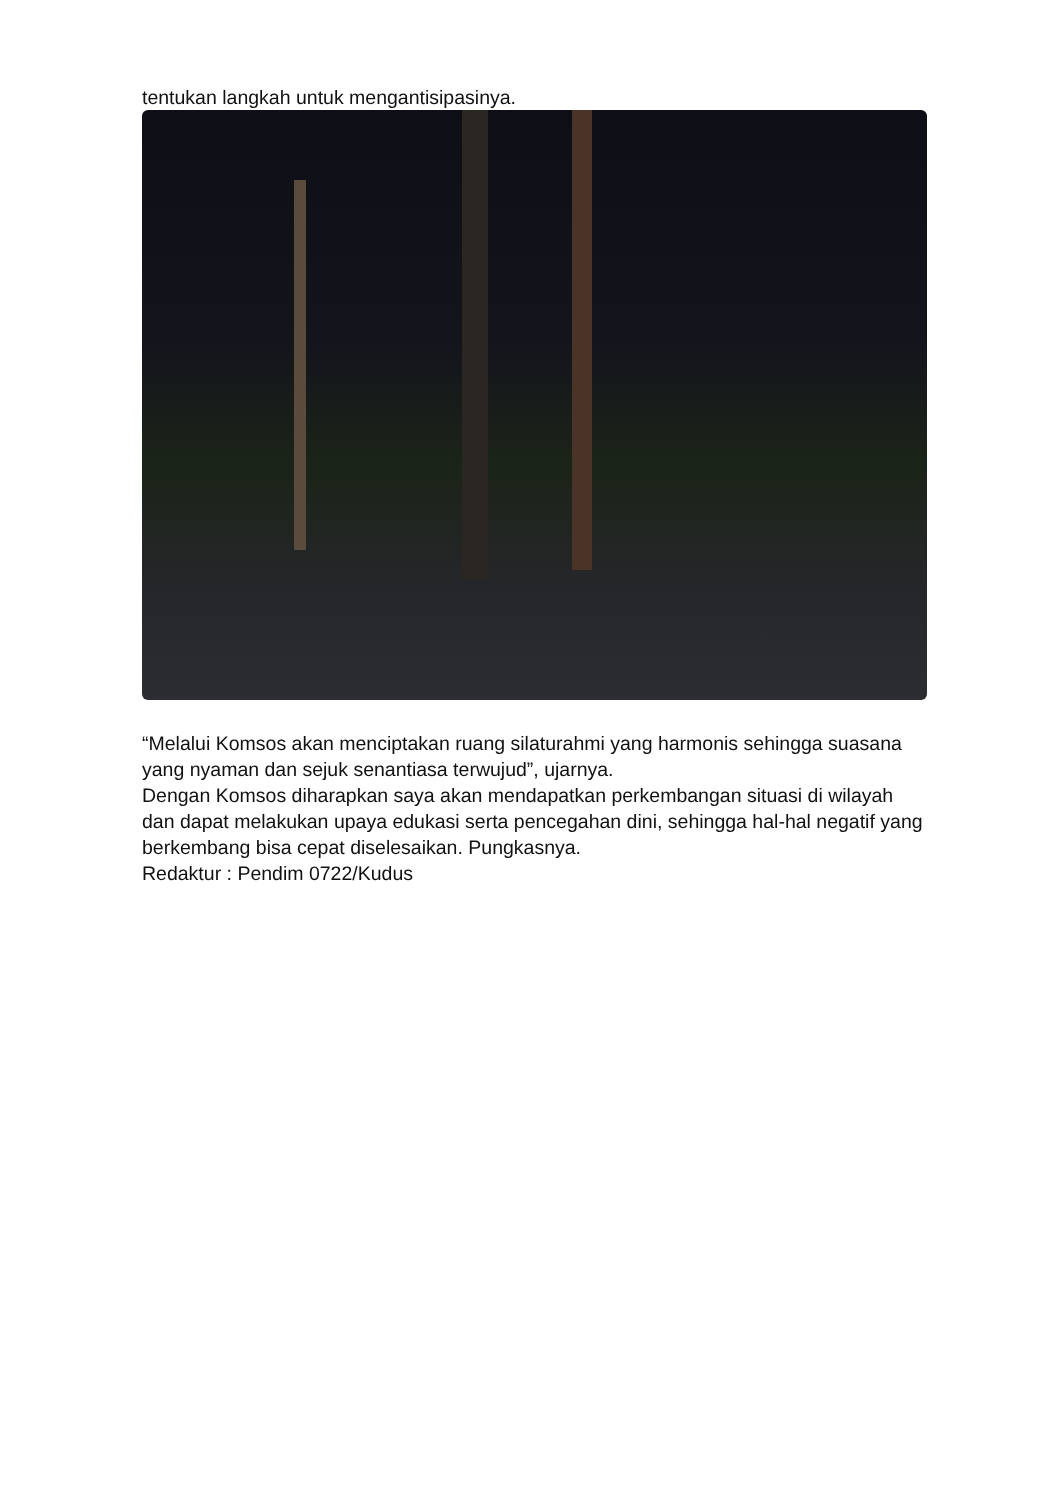tentukan langkah untuk mengantisipasinya.
“Melalui Komsos akan menciptakan ruang silaturahmi yang harmonis sehingga suasana yang nyaman dan sejuk senantiasa terwujud”, ujarnya.
Dengan Komsos diharapkan saya akan mendapatkan perkembangan situasi di wilayah dan dapat melakukan upaya edukasi serta pencegahan dini, sehingga hal-hal negatif yang berkembang bisa cepat diselesaikan. Pungkasnya.
Redaktur : Pendim 0722/Kudus